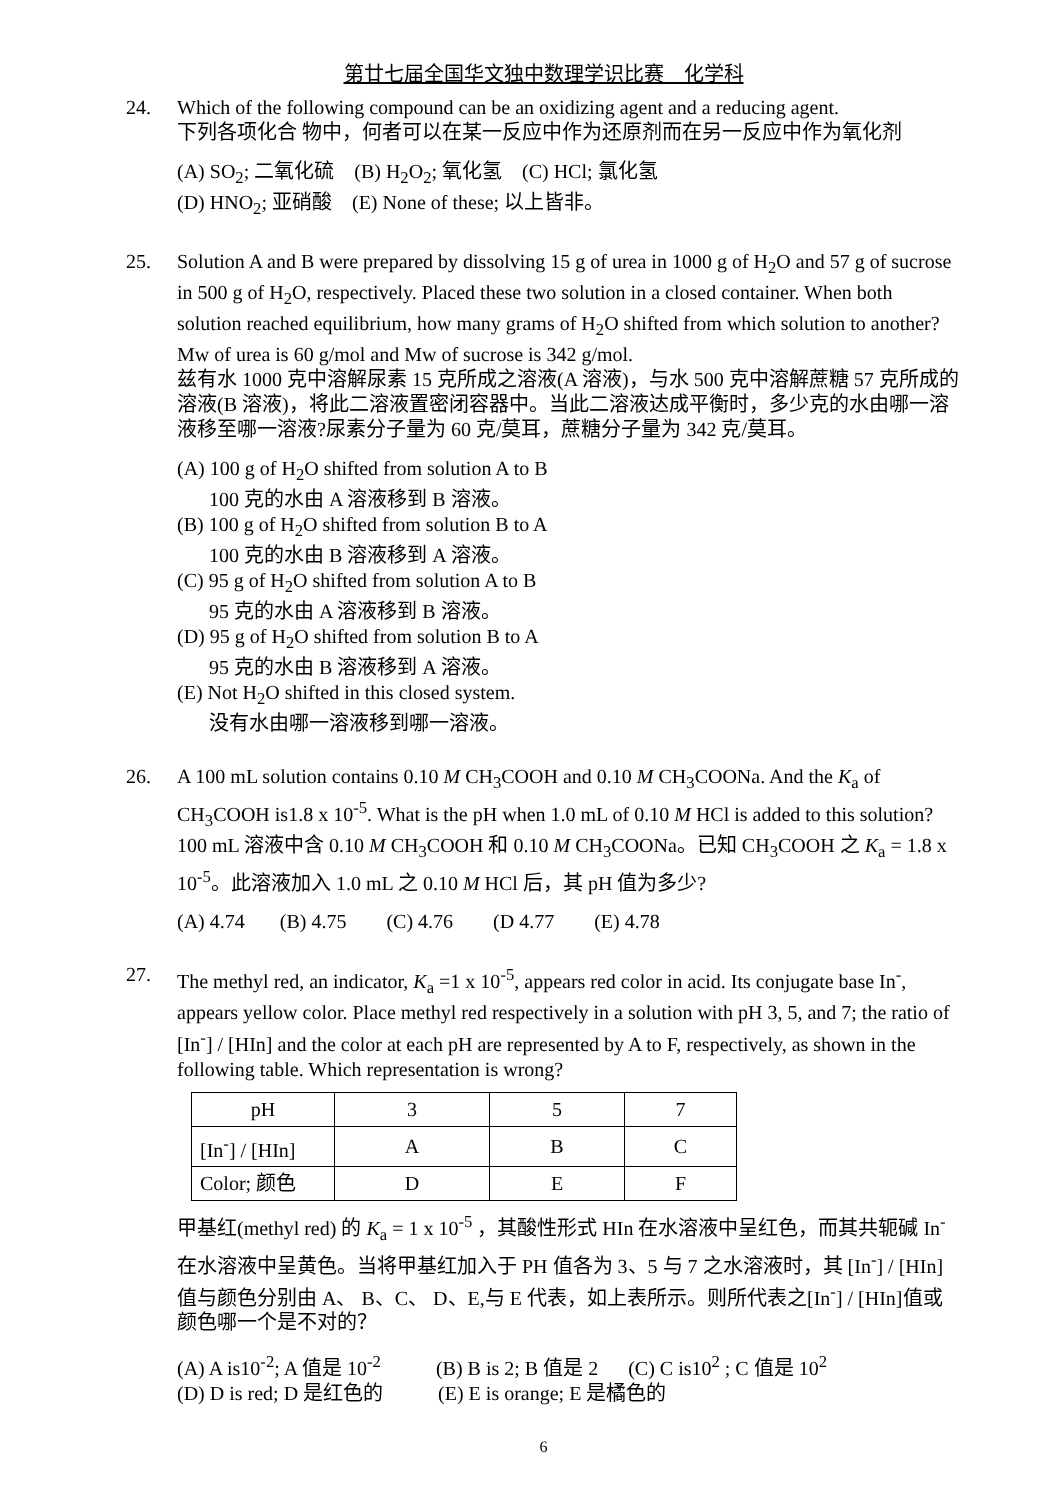第廿七届全国华文独中数理学识比赛　化学科
24. Which of the following compound can be an oxidizing agent and a reducing agent.
下列各项化合 物中，何者可以在某一反应中作为还原剂而在另一反应中作为氧化剂
(A) SO<sub>2</sub>; 二氧化硫 (B) H<sub>2</sub>O<sub>2</sub>; 氧化氢 (C) HCl; 氯化氢
(D) HNO<sub>2</sub>; 亚硝酸 (E) None of these; 以上皆非。
25. Solution A and B were prepared by dissolving 15 g of urea in 1000 g of H<sub>2</sub>O and 57 g of sucrose in 500 g of H<sub>2</sub>O, respectively. Placed these two solution in a closed container. When both solution reached equilibrium, how many grams of H<sub>2</sub>O shifted from which solution to another? Mw of urea is 60 g/mol and Mw of sucrose is 342 g/mol.
兹有水 1000 克中溶解尿素 15 克所成之溶液(A 溶液)，与水 500 克中溶解蔗糖 57 克所成的溶液(B 溶液)，将此二溶液置密闭容器中。当此二溶液达成平衡时，多少克的水由哪一溶液移至哪一溶液?尿素分子量为 60 克/莫耳，蔗糖分子量为 342 克/莫耳。
(A) 100 g of H<sub>2</sub>O shifted from solution A to B
100 克的水由 A 溶液移到 B 溶液。
(B) 100 g of H<sub>2</sub>O shifted from solution B to A
100 克的水由 B 溶液移到 A 溶液。
(C) 95 g of H<sub>2</sub>O shifted from solution A to B
95 克的水由 A 溶液移到 B 溶液。
(D) 95 g of H<sub>2</sub>O shifted from solution B to A
95 克的水由 B 溶液移到 A 溶液。
(E) Not H<sub>2</sub>O shifted in this closed system.
没有水由哪一溶液移到哪一溶液。
26. A 100 mL solution contains 0.10 M CH<sub>3</sub>COOH and 0.10 M CH<sub>3</sub>COONa. And the K<sub>a</sub> of CH<sub>3</sub>COOH is1.8 x 10<sup>-5</sup>. What is the pH when 1.0 mL of 0.10 M HCl is added to this solution?
100 mL 溶液中含 0.10 M CH<sub>3</sub>COOH 和 0.10 M CH<sub>3</sub>COONa。已知 CH<sub>3</sub>COOH 之 K<sub>a</sub> = 1.8 x 10<sup>-5</sup>。此溶液加入 1.0 mL 之 0.10 M HCl 后，其 pH 值为多少?
(A) 4.74 (B) 4.75 (C) 4.76 (D 4.77 (E) 4.78
27. The methyl red, an indicator, K<sub>a</sub> =1 x 10<sup>-5</sup>, appears red color in acid. Its conjugate base In<sup>-</sup>, appears yellow color. Place methyl red respectively in a solution with pH 3, 5, and 7; the ratio of [In<sup>-</sup>] / [HIn] and the color at each pH are represented by A to F, respectively, as shown in the following table. Which representation is wrong?
| pH | 3 | 5 | 7 |
| [In<sup>-</sup>] / [HIn] | A | B | C |
| Color; 颜色 | D | E | F |
甲基红(methyl red) 的 K<sub>a</sub> = 1 x 10<sup>-5</sup> ，其酸性形式 HIn 在水溶液中呈红色，而其共轭碱 In<sup>-</sup>在水溶液中呈黄色。当将甲基红加入于 PH 值各为 3、5 与 7 之水溶液时，其 [In<sup>-</sup>] / [HIn]值与颜色分别由 A、 B、C、 D、E,与 E 代表，如上表所示。则所代表之[In<sup>-</sup>] / [HIn]值或颜色哪一个是不对的？
(A) A is10<sup>-2</sup>; A 值是 10<sup>-2</sup> (B) B is 2; B 值是 2 (C) C is10<sup>2</sup> ; C 值是 10<sup>2</sup>
(D) D is red; D 是红色的 (E) E is orange; E 是橘色的
6